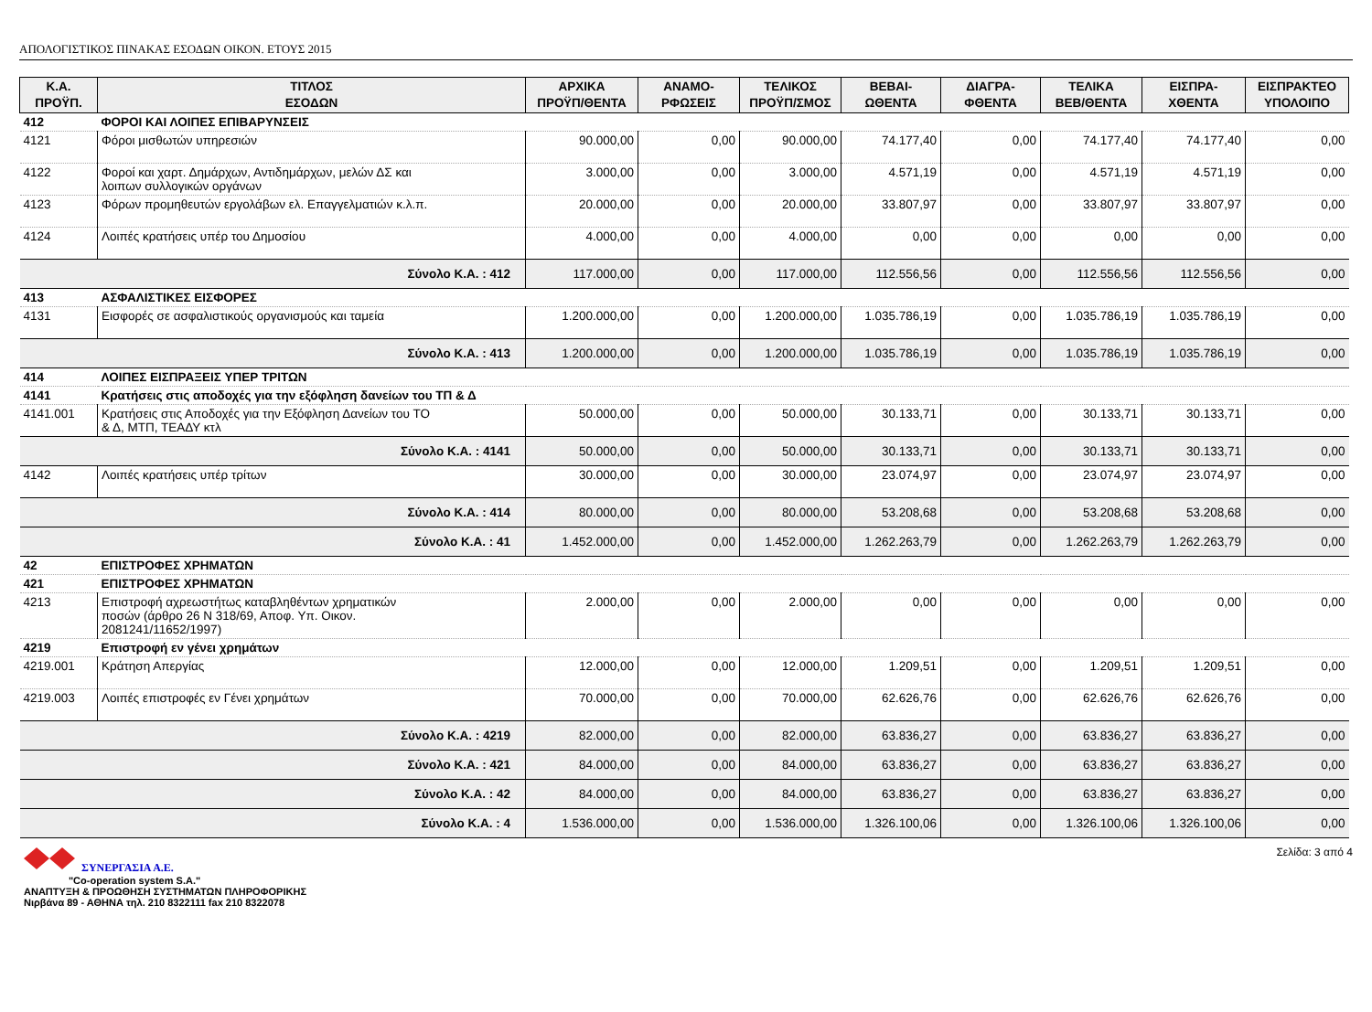ΑΠΟΛΟΓΙΣΤΙΚΟΣ ΠΙΝΑΚΑΣ ΕΣΟΔΩΝ ΟΙΚΟΝ. ΕΤΟΥΣ 2015
| Κ.Α. ΠΡΟΫΠ. | ΤΙΤΛΟΣ ΕΣΟΔΩΝ | ΑΡΧΙΚΑ ΠΡΟΫΠ/ΘΕΝΤΑ | ΑΝΑΜΟ- ΡΦΩΣΕΙΣ | ΤΕΛΙΚΟΣ ΠΡΟΫΠ/ΣΜΟΣ | ΒΕΒΑΙ- ΩΘΕΝΤΑ | ΔΙΑΓΡΑ- ΦΘΕΝΤΑ | ΤΕΛΙΚΑ ΒΕΒ/ΘΕΝΤΑ | ΕΙΣΠΡΑ- ΧΘΕΝΤΑ | ΕΙΣΠΡΑΚΤΕΟ ΥΠΟΛΟΙΠΟ |
| --- | --- | --- | --- | --- | --- | --- | --- | --- | --- |
| 412 | ΦΟΡΟΙ ΚΑΙ ΛΟΙΠΕΣ ΕΠΙΒΑΡΥΝΣΕΙΣ | | | | | | | | |
| 4121 | Φόροι μισθωτών υπηρεσιών | 90.000,00 | 0,00 | 90.000,00 | 74.177,40 | 0,00 | 74.177,40 | 74.177,40 | 0,00 |
| 4122 | Φοροί και χαρτ. Δημάρχων, Αντιδημάρχων, μελών ΔΣ και λοιπων συλλογικών οργάνων | 3.000,00 | 0,00 | 3.000,00 | 4.571,19 | 0,00 | 4.571,19 | 4.571,19 | 0,00 |
| 4123 | Φόρων προμηθευτών εργολάβων ελ. Επαγγελματιών κ.λ.π. | 20.000,00 | 0,00 | 20.000,00 | 33.807,97 | 0,00 | 33.807,97 | 33.807,97 | 0,00 |
| 4124 | Λοιπές κρατήσεις υπέρ του Δημοσίου | 4.000,00 | 0,00 | 4.000,00 | 0,00 | 0,00 | 0,00 | 0,00 | 0,00 |
| Σύνολο Κ.Α. : 412 | | 117.000,00 | 0,00 | 117.000,00 | 112.556,56 | 0,00 | 112.556,56 | 112.556,56 | 0,00 |
| 413 | ΑΣΦΑΛΙΣΤΙΚΕΣ ΕΙΣΦΟΡΕΣ | | | | | | | | |
| 4131 | Εισφορές σε ασφαλιστικούς οργανισμούς και ταμεία | 1.200.000,00 | 0,00 | 1.200.000,00 | 1.035.786,19 | 0,00 | 1.035.786,19 | 1.035.786,19 | 0,00 |
| Σύνολο Κ.Α. : 413 | | 1.200.000,00 | 0,00 | 1.200.000,00 | 1.035.786,19 | 0,00 | 1.035.786,19 | 1.035.786,19 | 0,00 |
| 414 | ΛΟΙΠΕΣ ΕΙΣΠΡΑΞΕΙΣ ΥΠΕΡ ΤΡΙΤΩΝ | | | | | | | | |
| 4141 | Κρατήσεις στις αποδοχές για την εξόφληση δανείων του ΤΠ & Δ | | | | | | | | |
| 4141.001 | Κρατήσεις στις Αποδοχές για την Εξόφληση Δανείων του ΤΟ & Δ, ΜΤΠ, ΤΕΑΔΥ κτλ | 50.000,00 | 0,00 | 50.000,00 | 30.133,71 | 0,00 | 30.133,71 | 30.133,71 | 0,00 |
| Σύνολο Κ.Α. : 4141 | | 50.000,00 | 0,00 | 50.000,00 | 30.133,71 | 0,00 | 30.133,71 | 30.133,71 | 0,00 |
| 4142 | Λοιπές κρατήσεις υπέρ τρίτων | 30.000,00 | 0,00 | 30.000,00 | 23.074,97 | 0,00 | 23.074,97 | 23.074,97 | 0,00 |
| Σύνολο Κ.Α. : 414 | | 80.000,00 | 0,00 | 80.000,00 | 53.208,68 | 0,00 | 53.208,68 | 53.208,68 | 0,00 |
| Σύνολο Κ.Α. : 41 | | 1.452.000,00 | 0,00 | 1.452.000,00 | 1.262.263,79 | 0,00 | 1.262.263,79 | 1.262.263,79 | 0,00 |
| 42 | ΕΠΙΣΤΡΟΦΕΣ ΧΡΗΜΑΤΩΝ | | | | | | | | |
| 421 | ΕΠΙΣΤΡΟΦΕΣ ΧΡΗΜΑΤΩΝ | | | | | | | | |
| 4213 | Επιστροφή αχρεωστήτως καταβληθέντων χρηματικών ποσών (άρθρο 26 Ν 318/69, Αποφ. Υπ. Οικον. 2081241/11652/1997) | 2.000,00 | 0,00 | 2.000,00 | 0,00 | 0,00 | 0,00 | 0,00 | 0,00 |
| 4219 | Επιστροφή εν γένει χρημάτων | | | | | | | | |
| 4219.001 | Κράτηση Απεργίας | 12.000,00 | 0,00 | 12.000,00 | 1.209,51 | 0,00 | 1.209,51 | 1.209,51 | 0,00 |
| 4219.003 | Λοιπές επιστροφές εν Γένει χρημάτων | 70.000,00 | 0,00 | 70.000,00 | 62.626,76 | 0,00 | 62.626,76 | 62.626,76 | 0,00 |
| Σύνολο Κ.Α. : 4219 | | 82.000,00 | 0,00 | 82.000,00 | 63.836,27 | 0,00 | 63.836,27 | 63.836,27 | 0,00 |
| Σύνολο Κ.Α. : 421 | | 84.000,00 | 0,00 | 84.000,00 | 63.836,27 | 0,00 | 63.836,27 | 63.836,27 | 0,00 |
| Σύνολο Κ.Α. : 42 | | 84.000,00 | 0,00 | 84.000,00 | 63.836,27 | 0,00 | 63.836,27 | 63.836,27 | 0,00 |
| Σύνολο Κ.Α. : 4 | | 1.536.000,00 | 0,00 | 1.536.000,00 | 1.326.100,06 | 0,00 | 1.326.100,06 | 1.326.100,06 | 0,00 |
ΣΥΝΕΡΓΑΣΙΑ Α.Ε.
"Co-operation system S.A."
ΑΝΑΠΤΥΞΗ & ΠΡΟΩΘΗΣΗ ΣΥΣΤΗΜΑΤΩΝ ΠΛΗΡΟΦΟΡΙΚΗΣ
Νιρβάνα 89 - ΑΘΗΝΑ τηλ. 210 8322111 fax 210 8322078
Σελίδα: 3 από 4